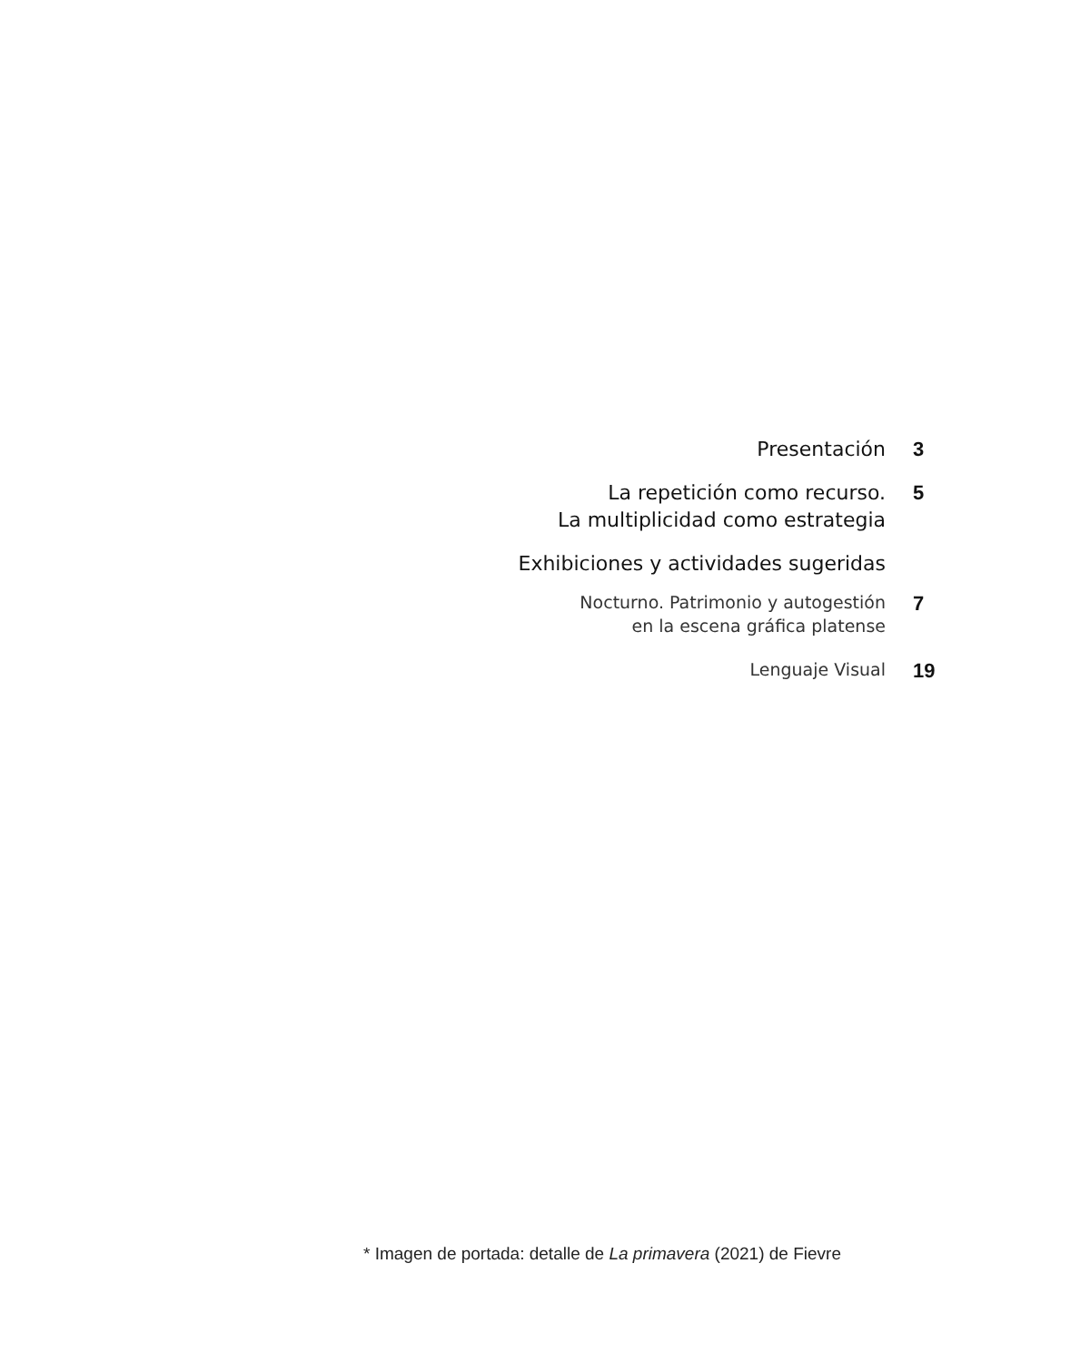Presentación 3
La repetición como recurso.
La multiplicidad como estrategia
5
Exhibiciones y actividades sugeridas
Nocturno. Patrimonio y autogestión
en la escena gráfica platense
7
Lenguaje Visual
19
* Imagen de portada: detalle de La primavera (2021) de Fievre